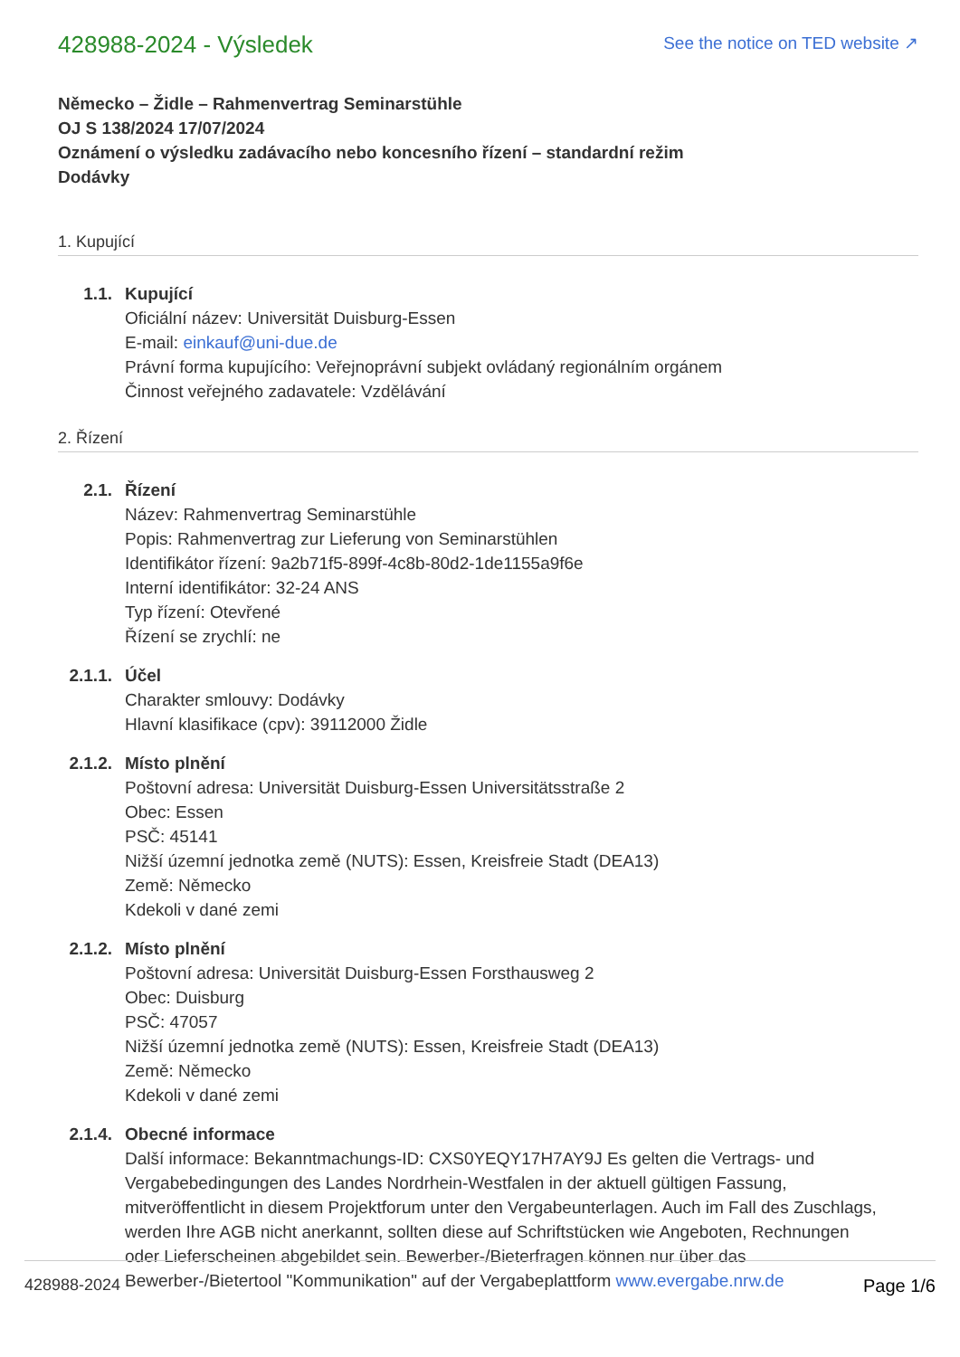428988-2024 - Výsledek
See the notice on TED website ↗
Německo – Židle – Rahmenvertrag Seminarstühle
OJ S 138/2024 17/07/2024
Oznámení o výsledku zadávacího nebo koncesního řízení – standardní režim
Dodávky
1. Kupující
1.1. Kupující
Oficiální název: Universität Duisburg-Essen
E-mail: einkauf@uni-due.de
Právní forma kupujícího: Veřejnoprávní subjekt ovládaný regionálním orgánem
Činnost veřejného zadavatele: Vzdělávání
2. Řízení
2.1. Řízení
Název: Rahmenvertrag Seminarstühle
Popis: Rahmenvertrag zur Lieferung von Seminarstühlen
Identifikátor řízení: 9a2b71f5-899f-4c8b-80d2-1de1155a9f6e
Interní identifikátor: 32-24 ANS
Typ řízení: Otevřené
Řízení se zrychlí: ne
2.1.1. Účel
Charakter smlouvy: Dodávky
Hlavní klasifikace (cpv): 39112000 Židle
2.1.2. Místo plnění
Poštovní adresa: Universität Duisburg-Essen Universitätsstraße 2
Obec: Essen
PSČ: 45141
Nižší územní jednotka země (NUTS): Essen, Kreisfreie Stadt (DEA13)
Země: Německo
Kdekoli v dané zemi
2.1.2. Místo plnění
Poštovní adresa: Universität Duisburg-Essen Forsthausweg 2
Obec: Duisburg
PSČ: 47057
Nižší územní jednotka země (NUTS): Essen, Kreisfreie Stadt (DEA13)
Země: Německo
Kdekoli v dané zemi
2.1.4. Obecné informace
Další informace: Bekanntmachungs-ID: CXS0YEQY17H7AY9J Es gelten die Vertrags- und Vergabebedingungen des Landes Nordrhein-Westfalen in der aktuell gültigen Fassung, mitveröffentlicht in diesem Projektforum unter den Vergabeunterlagen. Auch im Fall des Zuschlags, werden Ihre AGB nicht anerkannt, sollten diese auf Schriftstücken wie Angeboten, Rechnungen oder Lieferscheinen abgebildet sein. Bewerber-/Bieterfragen können nur über das Bewerber-/Bietertool "Kommunikation" auf der Vergabeplattform www.evergabe.nrw.de
428988-2024 Page 1/6